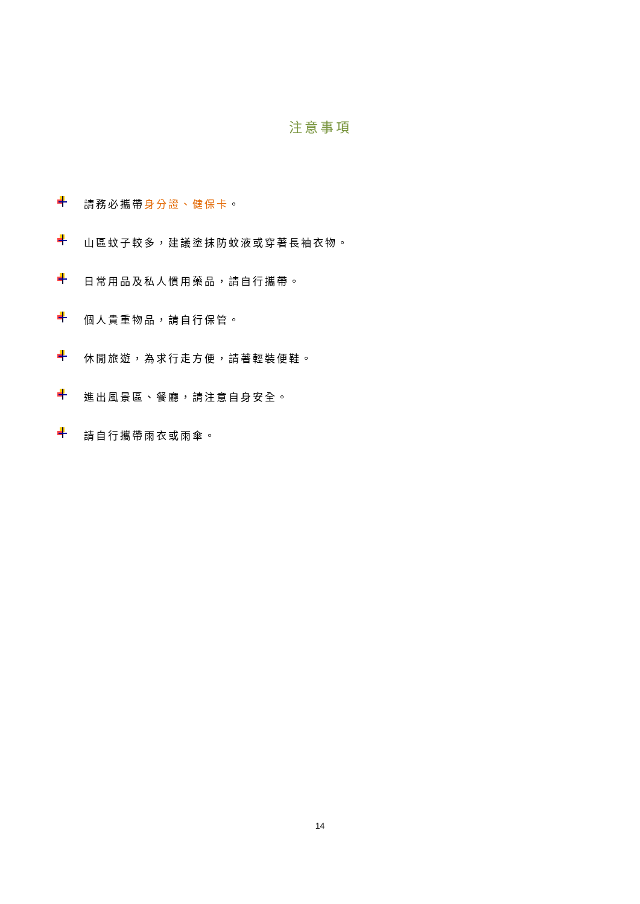注意事項
請務必攜帶身分證、健保卡。
山區蚊子較多，建議塗抹防蚊液或穿著長袖衣物。
日常用品及私人慣用藥品，請自行攜帶。
個人貴重物品，請自行保管。
休閒旅遊，為求行走方便，請著輕裝便鞋。
進出風景區、餐廳，請注意自身安全。
請自行攜帶雨衣或雨傘。
14